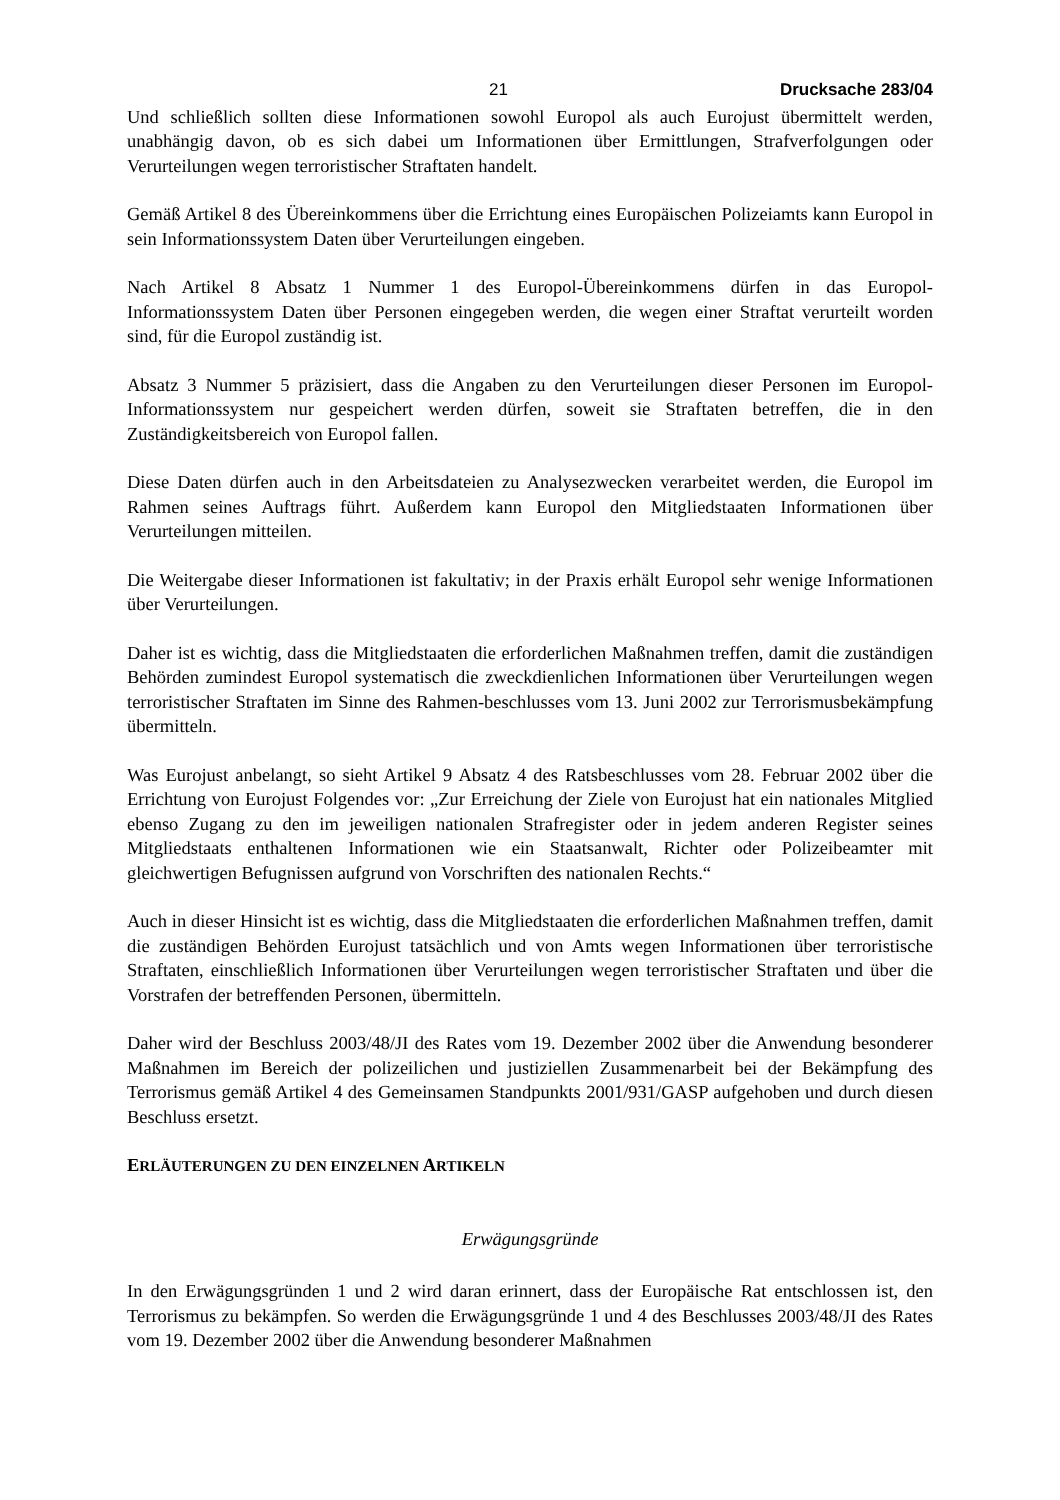21 Drucksache 283/04
Und schließlich sollten diese Informationen sowohl Europol als auch Eurojust übermittelt werden, unabhängig davon, ob es sich dabei um Informationen über Ermittlungen, Strafverfolgungen oder Verurteilungen wegen terroristischer Straftaten handelt.
Gemäß Artikel 8 des Übereinkommens über die Errichtung eines Europäischen Polizeiamts kann Europol in sein Informationssystem Daten über Verurteilungen eingeben.
Nach Artikel 8 Absatz 1 Nummer 1 des Europol-Übereinkommens dürfen in das Europol-Informationssystem Daten über Personen eingegeben werden, die wegen einer Straftat verurteilt worden sind, für die Europol zuständig ist.
Absatz 3 Nummer 5 präzisiert, dass die Angaben zu den Verurteilungen dieser Personen im Europol-Informationssystem nur gespeichert werden dürfen, soweit sie Straftaten betreffen, die in den Zuständigkeitsbereich von Europol fallen.
Diese Daten dürfen auch in den Arbeitsdateien zu Analysezwecken verarbeitet werden, die Europol im Rahmen seines Auftrags führt. Außerdem kann Europol den Mitgliedstaaten Informationen über Verurteilungen mitteilen.
Die Weitergabe dieser Informationen ist fakultativ; in der Praxis erhält Europol sehr wenige Informationen über Verurteilungen.
Daher ist es wichtig, dass die Mitgliedstaaten die erforderlichen Maßnahmen treffen, damit die zuständigen Behörden zumindest Europol systematisch die zweckdienlichen Informationen über Verurteilungen wegen terroristischer Straftaten im Sinne des Rahmen-beschlusses vom 13. Juni 2002 zur Terrorismusbekämpfung übermitteln.
Was Eurojust anbelangt, so sieht Artikel 9 Absatz 4 des Ratsbeschlusses vom 28. Februar 2002 über die Errichtung von Eurojust Folgendes vor: „Zur Erreichung der Ziele von Eurojust hat ein nationales Mitglied ebenso Zugang zu den im jeweiligen nationalen Strafregister oder in jedem anderen Register seines Mitgliedstaats enthaltenen Informationen wie ein Staatsanwalt, Richter oder Polizeibeamter mit gleichwertigen Befugnissen aufgrund von Vorschriften des nationalen Rechts.“
Auch in dieser Hinsicht ist es wichtig, dass die Mitgliedstaaten die erforderlichen Maßnahmen treffen, damit die zuständigen Behörden Eurojust tatsächlich und von Amts wegen Informationen über terroristische Straftaten, einschließlich Informationen über Verurteilungen wegen terroristischer Straftaten und über die Vorstrafen der betreffenden Personen, übermitteln.
Daher wird der Beschluss 2003/48/JI des Rates vom 19. Dezember 2002 über die Anwendung besonderer Maßnahmen im Bereich der polizeilichen und justiziellen Zusammenarbeit bei der Bekämpfung des Terrorismus gemäß Artikel 4 des Gemeinsamen Standpunkts 2001/931/GASP aufgehoben und durch diesen Beschluss ersetzt.
ERLÄUTERUNGEN ZU DEN EINZELNEN ARTIKELN
Erwägungsgründe
In den Erwägungsgründen 1 und 2 wird daran erinnert, dass der Europäische Rat entschlossen ist, den Terrorismus zu bekämpfen. So werden die Erwägungsgründe 1 und 4 des Beschlusses 2003/48/JI des Rates vom 19. Dezember 2002 über die Anwendung besonderer Maßnahmen